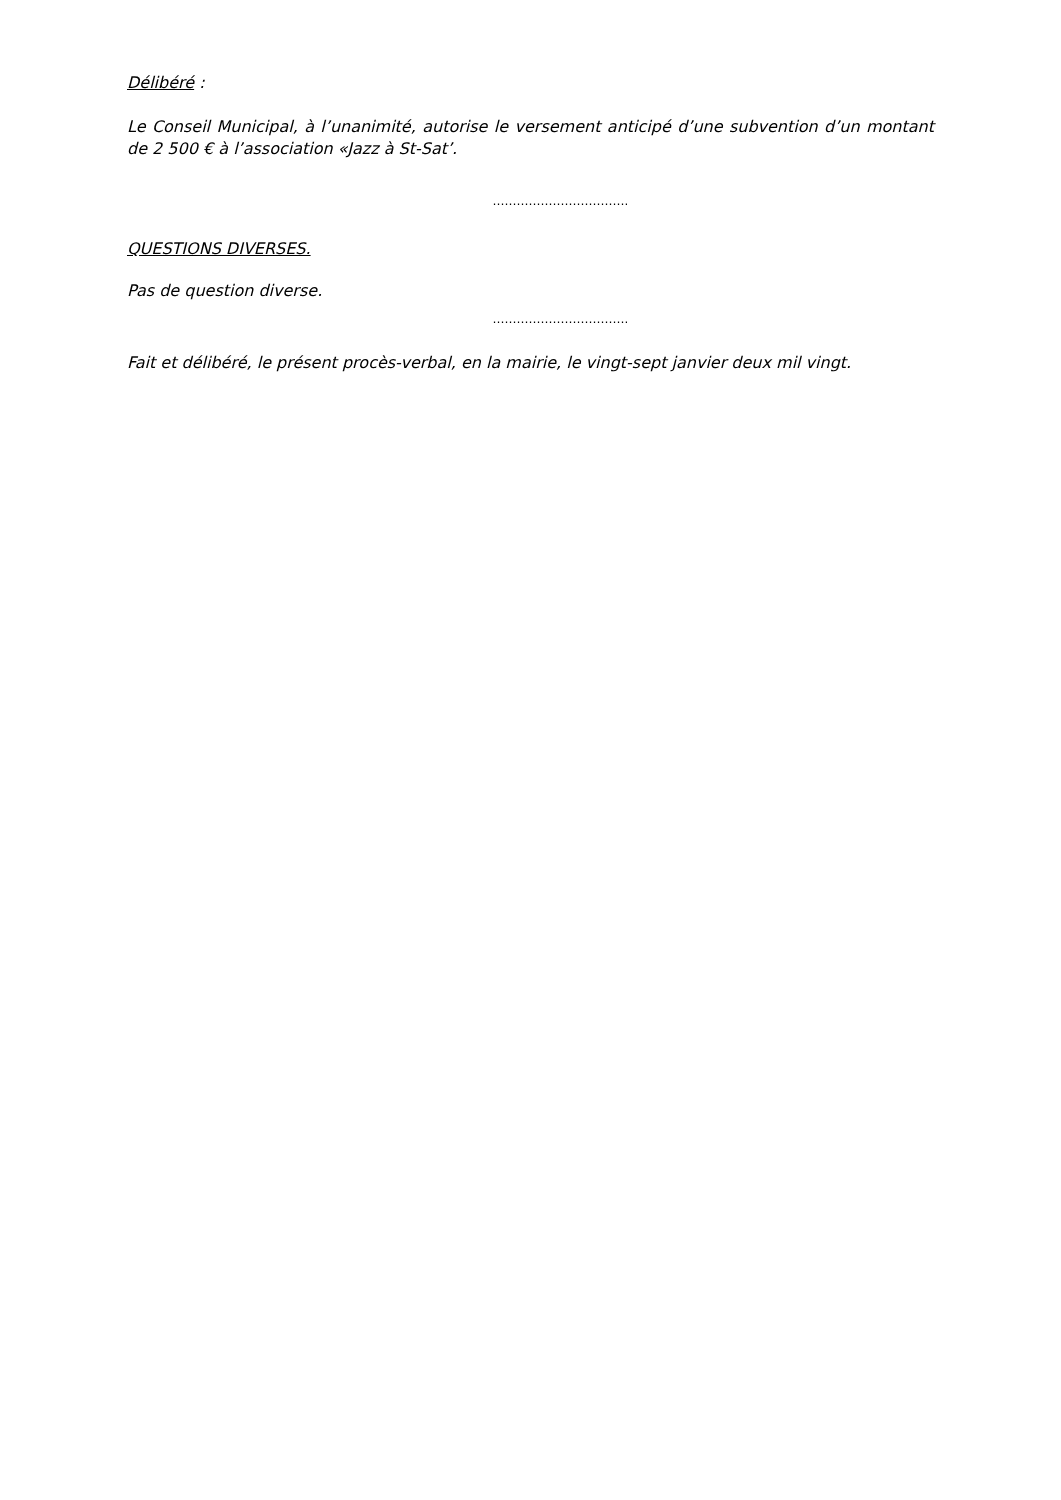Délibéré :
Le Conseil Municipal, à l’unanimité, autorise le versement anticipé d’une subvention d’un montant de 2 500 € à l’association «Jazz à St-Sat’.
…………………………….
QUESTIONS DIVERSES.
Pas de question diverse.
…………………………….
Fait et délibéré, le présent procès-verbal, en la mairie, le vingt-sept janvier deux mil vingt.